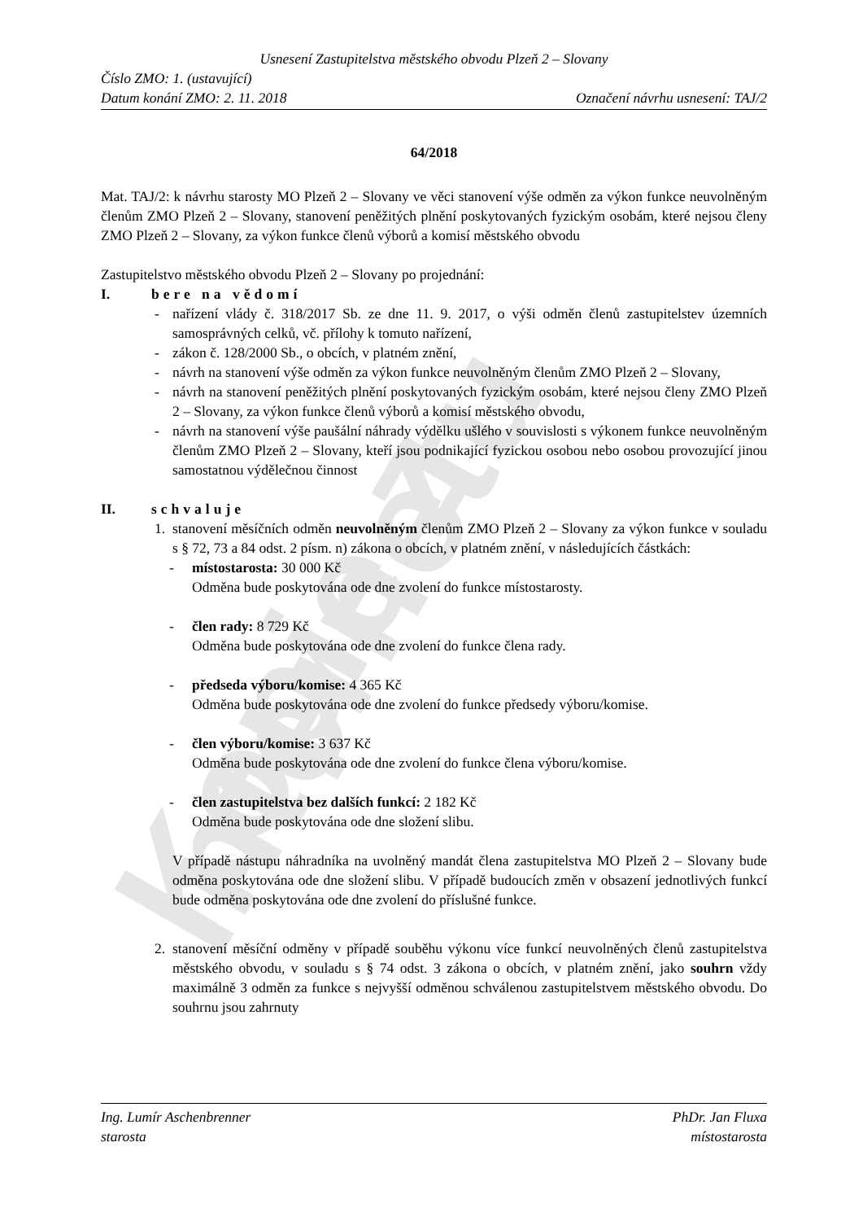Kopie z internetu
Usnesení Zastupitelstva městského obvodu Plzeň 2 – Slovany
Číslo ZMO: 1. (ustavující)
Datum konání ZMO: 2. 11. 2018 Označení návrhu usnesení: TAJ/2
64/2018
Mat. TAJ/2: k návrhu starosty MO Plzeň 2 – Slovany ve věci stanovení výše odměn za výkon funkce neuvolněným členům ZMO Plzeň 2 – Slovany, stanovení peněžitých plnění poskytovaných fyzickým osobám, které nejsou členy ZMO Plzeň 2 – Slovany, za výkon funkce členů výborů a komisí městského obvodu
Zastupitelstvo městského obvodu Plzeň 2 – Slovany po projednání:
I. bere na vědomí
- nařízení vlády č. 318/2017 Sb. ze dne 11. 9. 2017, o výši odměn členů zastupitelstev územních samosprávných celků, vč. přílohy k tomuto nařízení,
- zákon č. 128/2000 Sb., o obcích, v platném znění,
- návrh na stanovení výše odměn za výkon funkce neuvolněným členům ZMO Plzeň 2 – Slovany,
- návrh na stanovení peněžitých plnění poskytovaných fyzickým osobám, které nejsou členy ZMO Plzeň 2 – Slovany, za výkon funkce členů výborů a komisí městského obvodu,
- návrh na stanovení výše paušální náhrady výdělku ušlého v souvislosti s výkonem funkce neuvolněným členům ZMO Plzeň 2 – Slovany, kteří jsou podnikající fyzickou osobou nebo osobou provozující jinou samostatnou výdělečnou činnost
II. schvaluje
1. stanovení měsíčních odměn neuvolněným členům ZMO Plzeň 2 – Slovany za výkon funkce v souladu s § 72, 73 a 84 odst. 2 písm. n) zákona o obcích, v platném znění, v následujících částkách:
- místostarosta: 30 000 Kč
Odměna bude poskytována ode dne zvolení do funkce místostarosty.
- člen rady: 8 729 Kč
Odměna bude poskytována ode dne zvolení do funkce člena rady.
- předseda výboru/komise: 4 365 Kč
Odměna bude poskytována ode dne zvolení do funkce předsedy výboru/komise.
- člen výboru/komise: 3 637 Kč
Odměna bude poskytována ode dne zvolení do funkce člena výboru/komise.
- člen zastupitelstva bez dalších funkcí: 2 182 Kč
Odměna bude poskytována ode dne složení slibu.
V případě nástupu náhradníka na uvolněný mandát člena zastupitelstva MO Plzeň 2 – Slovany bude odměna poskytována ode dne složení slibu. V případě budoucích změn v obsazení jednotlivých funkcí bude odměna poskytována ode dne zvolení do příslušné funkce.
2. stanovení měsíční odměny v případě souběhu výkonu více funkcí neuvolněných členů zastupitelstva městského obvodu, v souladu s § 74 odst. 3 zákona o obcích, v platném znění, jako souhrn vždy maximálně 3 odměn za funkce s nejvyšší odměnou schválenou zastupitelstvem městského obvodu. Do souhrnu jsou zahrnuty
Ing. Lumír Aschenbrenner PhDr. Jan Fluxa
starosta místostarosta